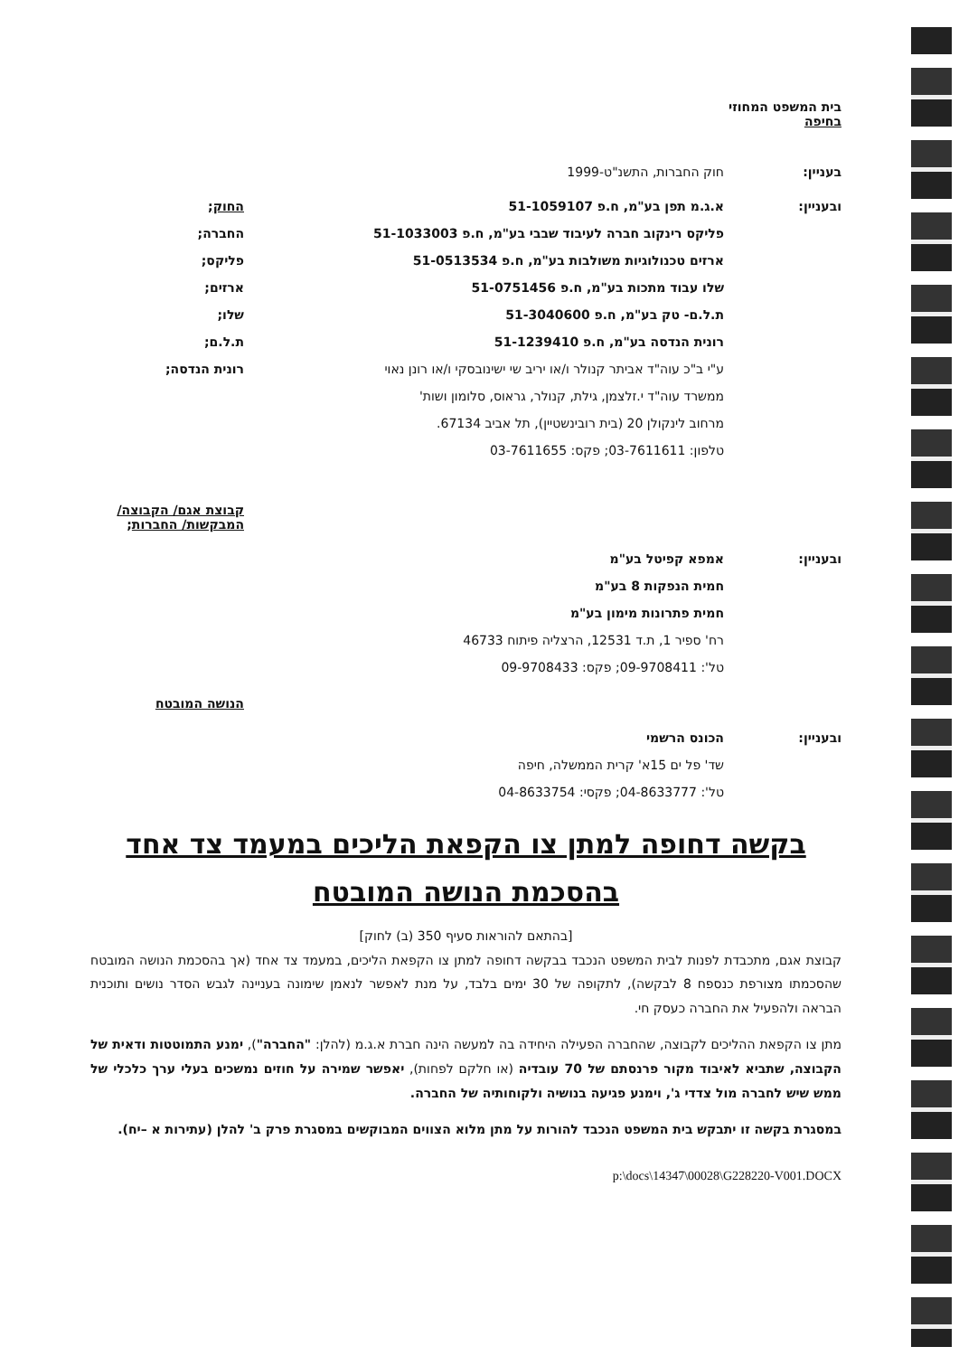בית המשפט המחוזי
בחיפה
בעניין: חוק החברות, התשנ"ט-1999
ובעניין: א.ג.מ תפן בע"מ, ח.פ 51-1059107
פליקס רינקוב חברה לעיבוד שבבי בע"מ, ח.פ 51-1033003
ארזים טכנולוגיות משולבות בע"מ, ח.פ 51-0513534
שלו עבוד מתכות בע"מ, ח.פ 51-0751456
ת.ל.ם- טק בע"מ, ח.פ 51-3040600
רונית הנדסה בע"מ, ח.פ 51-1239410
ע"י ב"כ עוה"ד אביתר קנולר ו/או יריב שי ישינובסקי ו/או רונן נאוי
ממשרד עוה"ד י.זלצמן, גילת, קנולר, גראוס, סלומון ושות'
מרחוב לינקולן 20 (בית רובינשטיין), תל אביב 67134.
טלפון: 03-7611611; פקס: 03-7611655
החוק;
החברה;
פליקס;
ארזים;
שלו;
ת.ל.ם;
רונית הנדסה;
קבוצת אגם/ הקבוצה/ המבקשות/ החברות;
ובעניין: אמפא קפיטל בע"מ
חמית הנפקות 8 בע"מ
חמית פתרונות מימון בע"מ
רח' ספיר 1, ת.ד 12531, הרצליה פיתוח 46733
טל': 09-9708411; פקס: 09-9708433
הנושה המובטח
ובעניין: הכונס הרשמי
שד' פל ים 15א' קרית הממשלה, חיפה
טל': 04-8633777; פקסי: 04-8633754
בקשה דחופה למתן צו הקפאת הליכים במעמד צד אחד
בהסכמת הנושה המובטח
[בהתאם להוראות סעיף 350 (ב) לחוק]
קבוצת אגם, מתכבדת לפנות לבית המשפט הנכבד בבקשה דחופה למתן צו הקפאת הליכים, במעמד צד אחד (אך בהסכמת הנושה המובטח שהסכמתו מצורפת כנספח 8 לבקשה), לתקופה של 30 ימים בלבד, על מנת לאפשר לנאמן שימונה בעניינה לגבש הסדר נושים ותוכנית הבראה ולהפעיל את החברה כעסק חי.
מתן צו הקפאת ההליכים לקבוצה, שהחברה הפעילה היחידה בה למעשה הינה חברת א.ג.מ (להלן: "החברה"), ימנע התמוטטות ודאית של הקבוצה, שתביא לאיבוד מקור פרנסתם של 70 עובדיה (או חלקם לפחות), יאפשר שמירה על חוזים נמשכים בעלי ערך כלכלי של ממש שיש לחברה מול צדדי ג', וימנע פגיעה בנושיה ולקוחותיה של החברה.
במסגרת בקשה זו יתבקש בית המשפט הנכבד להורות על מתן מלוא הצווים המבוקשים במסגרת פרק ב' להלן (עתירות א –יח).
p:\docs\14347\00028\G228220-V001.DOCX